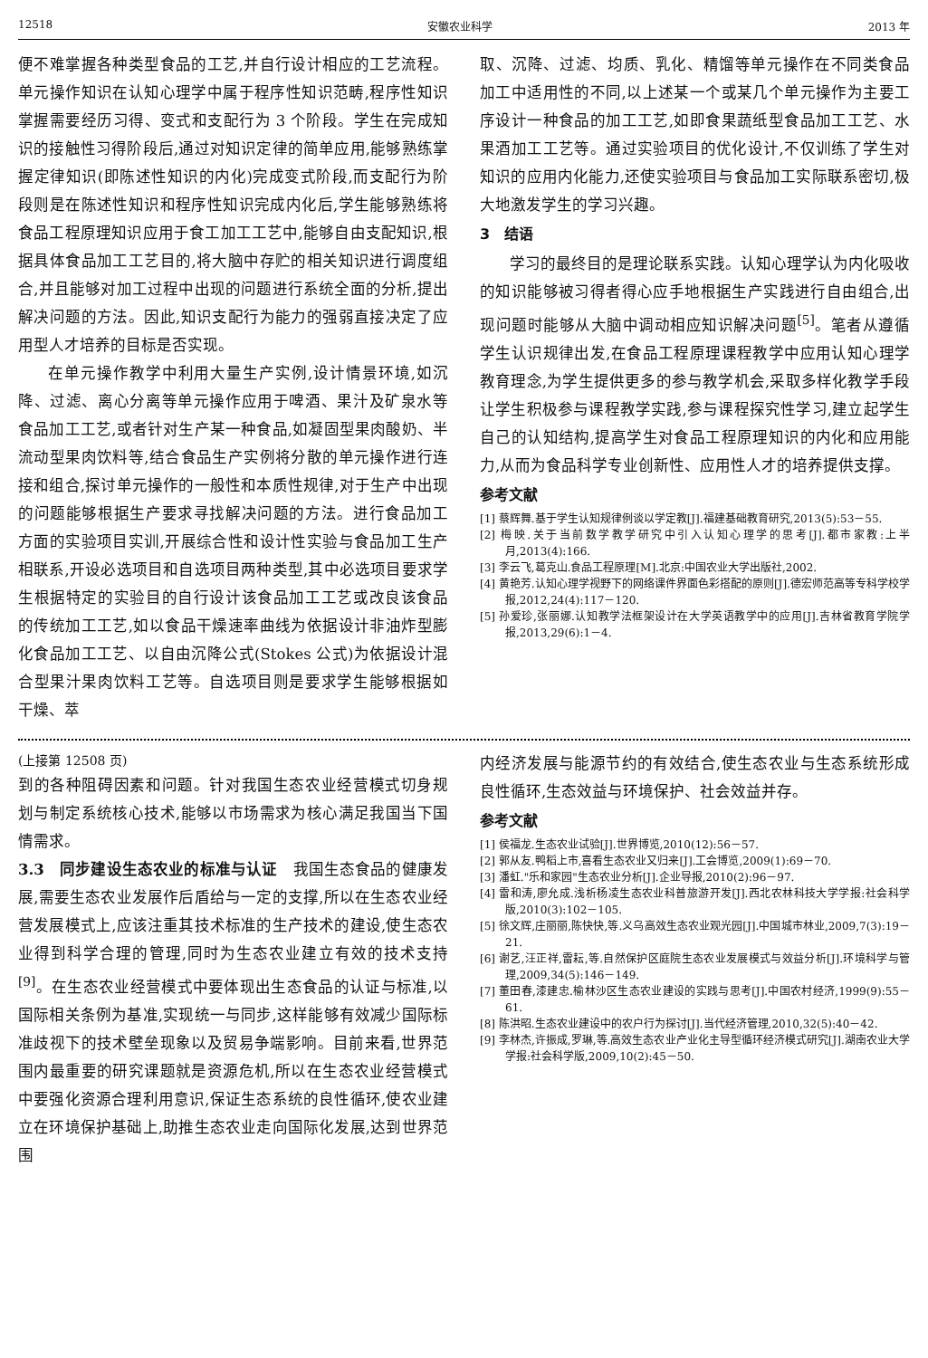12518 安徽农业科学 2013 年
便不难掌握各种类型食品的工艺,并自行设计相应的工艺流程。单元操作知识在认知心理学中属于程序性知识范畴,程序性知识掌握需要经历习得、变式和支配行为 3 个阶段。学生在完成知识的接触性习得阶段后,通过对知识定律的简单应用,能够熟练掌握定律知识(即陈述性知识的内化)完成变式阶段,而支配行为阶段则是在陈述性知识和程序性知识完成内化后,学生能够熟练将食品工程原理知识应用于食工加工工艺中,能够自由支配知识,根据具体食品加工工艺目的,将大脑中存贮的相关知识进行调度组合,并且能够对加工过程中出现的问题进行系统全面的分析,提出解决问题的方法。因此,知识支配行为能力的强弱直接决定了应用型人才培养的目标是否实现。
在单元操作教学中利用大量生产实例,设计情景环境,如沉降、过滤、离心分离等单元操作应用于啤酒、果汁及矿泉水等食品加工工艺,或者针对生产某一种食品,如凝固型果肉酸奶、半流动型果肉饮料等,结合食品生产实例将分散的单元操作进行连接和组合,探讨单元操作的一般性和本质性规律,对于生产中出现的问题能够根据生产要求寻找解决问题的方法。进行食品加工方面的实验项目实训,开展综合性和设计性实验与食品加工生产相联系,开设必选项目和自选项目两种类型,其中必选项目要求学生根据特定的实验目的自行设计该食品加工工艺或改良该食品的传统加工工艺,如以食品干燥速率曲线为依据设计非油炸型膨化食品加工工艺、以自由沉降公式(Stokes 公式)为依据设计混合型果汁果肉饮料工艺等。自选项目则是要求学生能够根据如干燥、萃
取、沉降、过滤、均质、乳化、精馏等单元操作在不同类食品加工中适用性的不同,以上述某一个或某几个单元操作为主要工序设计一种食品的加工工艺,如即食果蔬纸型食品加工工艺、水果酒加工工艺等。通过实验项目的优化设计,不仅训练了学生对知识的应用内化能力,还使实验项目与食品加工实际联系密切,极大地激发学生的学习兴趣。
3　结语
学习的最终目的是理论联系实践。认知心理学认为内化吸收的知识能够被习得者得心应手地根据生产实践进行自由组合,出现问题时能够从大脑中调动相应知识解决问题<sup>[5]</sup>。笔者从遵循学生认识规律出发,在食品工程原理课程教学中应用认知心理学教育理念,为学生提供更多的参与教学机会,采取多样化教学手段让学生积极参与课程教学实践,参与课程探究性学习,建立起学生自己的认知结构,提高学生对食品工程原理知识的内化和应用能力,从而为食品科学专业创新性、应用性人才的培养提供支撑。
参考文献
[1] 蔡辉舞.基于学生认知规律例谈以学定教[J].福建基础教育研究,2013(5):53－55.
[2] 梅映.关于当前数学教学研究中引入认知心理学的思考[J].都市家教:上半月,2013(4):166.
[3] 李云飞,葛克山.食品工程原理[M].北京:中国农业大学出版社,2002.
[4] 黄艳芳.认知心理学视野下的网络课件界面色彩搭配的原则[J].德宏师范高等专科学校学报,2012,24(4):117－120.
[5] 孙爱珍,张丽娜.认知教学法框架设计在大学英语教学中的应用[J].吉林省教育学院学报,2013,29(6):1－4.
(上接第 12508 页)
到的各种阻碍因素和问题。针对我国生态农业经营模式切身规划与制定系统核心技术,能够以市场需求为核心满足我国当下国情需求。
3.3　同步建设生态农业的标准与认证　我国生态食品的健康发展,需要生态农业发展作后盾给与一定的支撑,所以在生态农业经营发展模式上,应该注重其技术标准的生产技术的建设,使生态农业得到科学合理的管理,同时为生态农业建立有效的技术支持<sup>[9]</sup>。在生态农业经营模式中要体现出生态食品的认证与标准,以国际相关条例为基准,实现统一与同步,这样能够有效减少国际标准歧视下的技术壁垒现象以及贸易争端影响。目前来看,世界范围内最重要的研究课题就是资源危机,所以在生态农业经营模式中要强化资源合理利用意识,保证生态系统的良性循环,使农业建立在环境保护基础上,助推生态农业走向国际化发展,达到世界范围
内经济发展与能源节约的有效结合,使生态农业与生态系统形成良性循环,生态效益与环境保护、社会效益并存。
参考文献
[1] 侯福龙.生态农业试验[J].世界博览,2010(12):56－57.
[2] 郭从友.鸭稻上市,喜看生态农业又归来[J].工会博览,2009(1):69－70.
[3] 潘虹."乐和家园"生态农业分析[J].企业导报,2010(2):96－97.
[4] 雷和涛,廖允成.浅析杨凌生态农业科普旅游开发[J].西北农林科技大学学报:社会科学版,2010(3):102－105.
[5] 徐文辉,庄丽丽,陈快快,等.义乌高效生态农业观光园[J].中国城市林业,2009,7(3):19－21.
[6] 谢艺,汪正祥,雷耘,等.自然保护区庭院生态农业发展模式与效益分析[J].环境科学与管理,2009,34(5):146－149.
[7] 董田春,漆建忠.榆林沙区生态农业建设的实践与思考[J].中国农村经济,1999(9):55－61.
[8] 陈洪昭.生态农业建设中的农户行为探讨[J].当代经济管理,2010,32(5):40－42.
[9] 李林杰,许振成,罗琳,等.高效生态农业产业化主导型循环经济模式研究[J].湖南农业大学学报:社会科学版,2009,10(2):45－50.